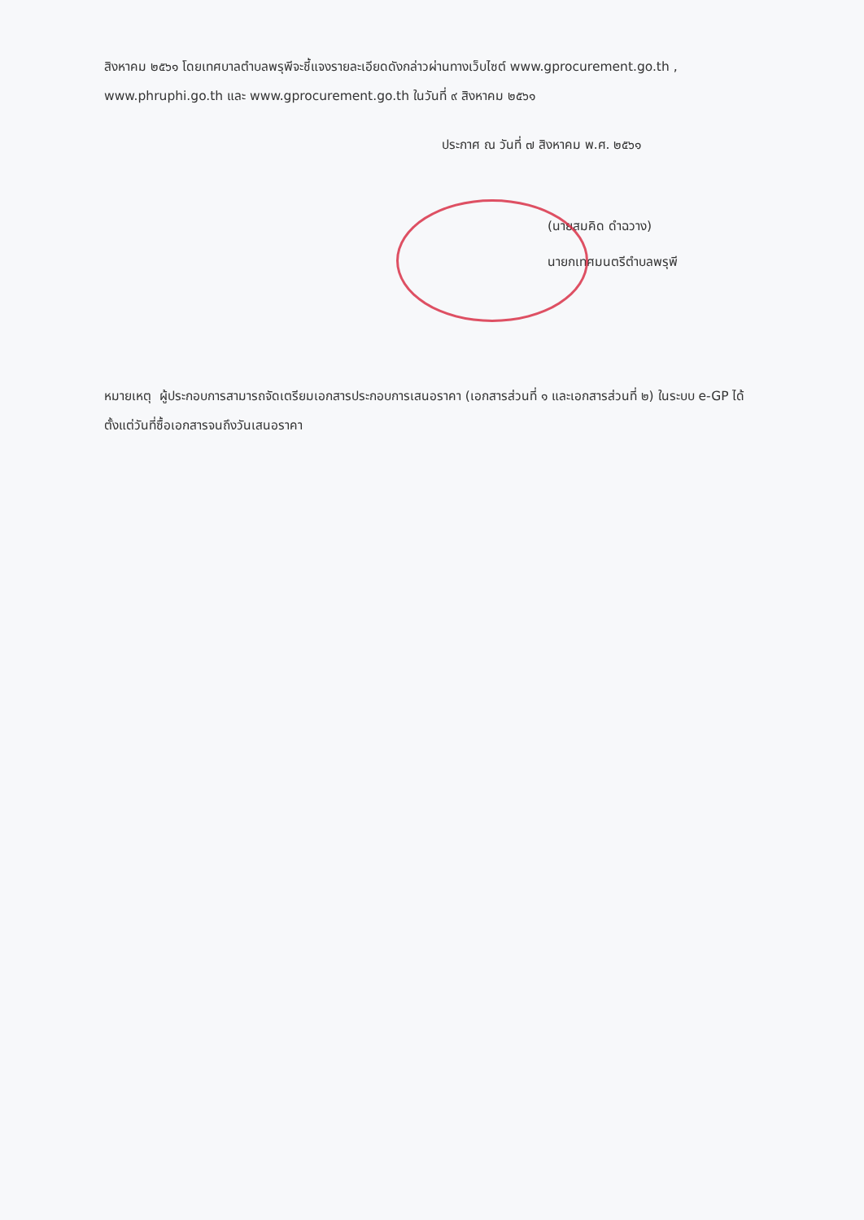สิงหาคม ๒๕๖๑ โดยเทศบาลตำบลพรุพีจะชี้แจงรายละเอียดดังกล่าวผ่านทางเว็บไซต์ www.gprocurement.go.th , www.phruphi.go.th และ www.gprocurement.go.th ในวันที่ ๙ สิงหาคม ๒๕๖๑
ประกาศ ณ วันที่ ๗ สิงหาคม พ.ศ. ๒๕๖๑
(นายสมคิด ดำฉวาง)
นายกเทศมนตรีตำบลพรุพี
หมายเหตุ ผู้ประกอบการสามารถจัดเตรียมเอกสารประกอบการเสนอราคา (เอกสารส่วนที่ ๑ และเอกสารส่วนที่ ๒) ในระบบ e-GP ได้ตั้งแต่วันที่ซื้อเอกสารจนถึงวันเสนอราคา